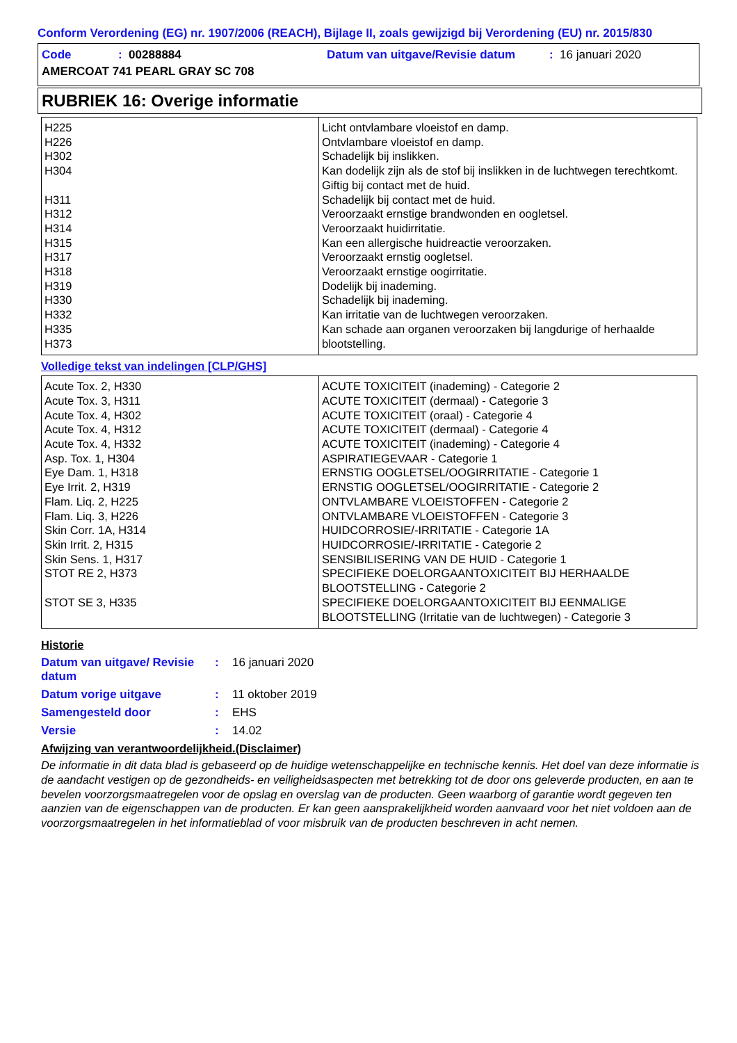Conform Verordening (EG) nr. 1907/2006 (REACH), Bijlage II, zoals gewijzigd bij Verordening (EU) nr. 2015/830
| Code | : 00288884 | Datum van uitgave/Revisie datum | : 16 januari 2020 |
| AMERCOAT 741 PEARL GRAY SC 708 | | | |
RUBRIEK 16: Overige informatie
| H225 H226 H302 H304 H311 H312 H314 H315 H317 H318 H319 H330 H332 H335 H373 | Licht ontvlambare vloeistof en damp. Ontvlambare vloeistof en damp. Schadelijk bij inslikken. Kan dodelijk zijn als de stof bij inslikken in de luchtwegen terechtkomt. Giftig bij contact met de huid. Schadelijk bij contact met de huid. Veroorzaakt ernstige brandwonden en oogletsel. Veroorzaakt huidirritatie. Kan een allergische huidreactie veroorzaken. Veroorzaakt ernstig oogletsel. Veroorzaakt ernstige oogirritatie. Dodelijk bij inademing. Schadelijk bij inademing. Kan irritatie van de luchtwegen veroorzaken. Kan schade aan organen veroorzaken bij langdurige of herhaalde blootstelling. |
Volledige tekst van indelingen [CLP/GHS]
| Acute Tox. 2, H330 Acute Tox. 3, H311 Acute Tox. 4, H302 Acute Tox. 4, H312 Acute Tox. 4, H332 Asp. Tox. 1, H304 Eye Dam. 1, H318 Eye Irrit. 2, H319 Flam. Liq. 2, H225 Flam. Liq. 3, H226 Skin Corr. 1A, H314 Skin Irrit. 2, H315 Skin Sens. 1, H317 STOT RE 2, H373 STOT SE 3, H335 | ACUTE TOXICITEIT (inademing) - Categorie 2 ACUTE TOXICITEIT (dermaal) - Categorie 3 ACUTE TOXICITEIT (oraal) - Categorie 4 ACUTE TOXICITEIT (dermaal) - Categorie 4 ACUTE TOXICITEIT (inademing) - Categorie 4 ASPIRATIEGEVAAR - Categorie 1 ERNSTIG OOGLETSEL/OOGIRRITATIE - Categorie 1 ERNSTIG OOGLETSEL/OOGIRRITATIE - Categorie 2 ONTVLAMBARE VLOEISTOFFEN - Categorie 2 ONTVLAMBARE VLOEISTOFFEN - Categorie 3 HUIDCORROSIE/-IRRITATIE - Categorie 1A HUIDCORROSIE/-IRRITATIE - Categorie 2 SENSIBILISERING VAN DE HUID - Categorie 1 SPECIFIEKE DOELORGAANTOXICITEIT BIJ HERHAALDE BLOOTSTELLING - Categorie 2 SPECIFIEKE DOELORGAANTOXICITEIT BIJ EENMALIGE BLOOTSTELLING (Irritatie van de luchtwegen) - Categorie 3 |
Historie
| Datum van uitgave/ Revisie datum | : | 16 januari 2020 |
| Datum vorige uitgave | : | 11 oktober 2019 |
| Samengesteld door | : | EHS |
| Versie | : | 14.02 |
Afwijzing van verantwoordelijkheid.(Disclaimer)
De informatie in dit data blad is gebaseerd op de huidige wetenschappelijke en technische kennis. Het doel van deze informatie is de aandacht vestigen op de gezondheids- en veiligheidsaspecten met betrekking tot de door ons geleverde producten, en aan te bevelen voorzorgsmaatregelen voor de opslag en overslag van de producten. Geen waarborg of garantie wordt gegeven ten aanzien van de eigenschappen van de producten. Er kan geen aansprakelijkheid worden aanvaard voor het niet voldoen aan de voorzorgsmaatregelen in het informatieblad of voor misbruik van de producten beschreven in acht nemen.